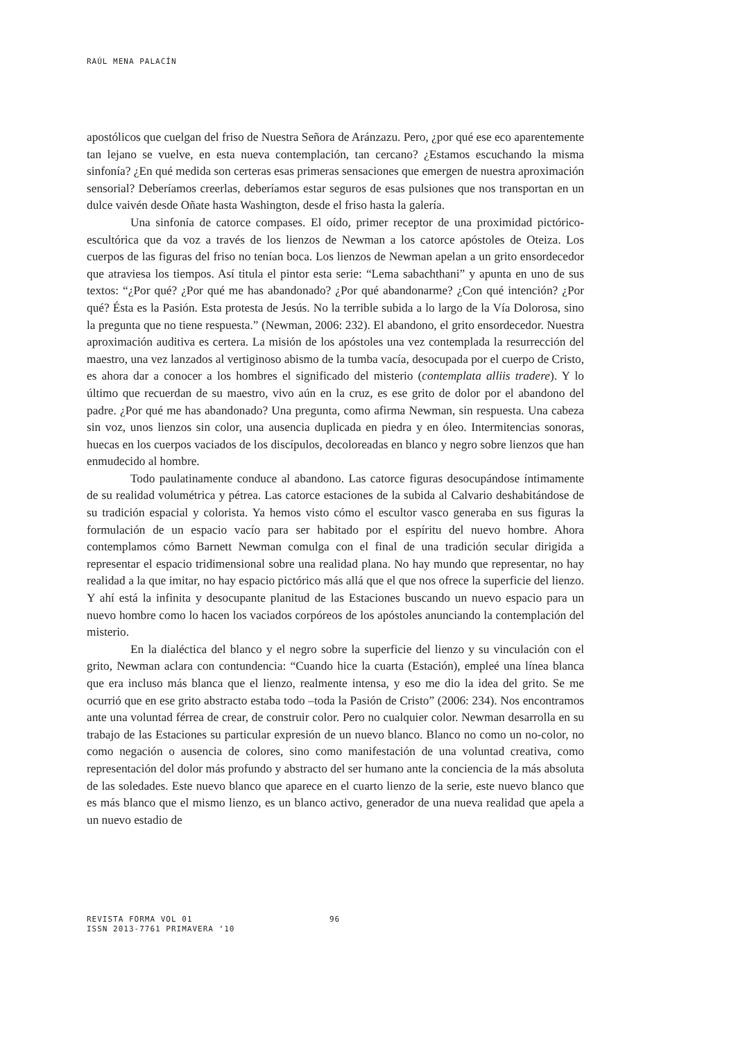RAÚL MENA PALACÍN
apostólicos que cuelgan del friso de Nuestra Señora de Aránzazu. Pero, ¿por qué ese eco aparentemente tan lejano se vuelve, en esta nueva contemplación, tan cercano? ¿Estamos escuchando la misma sinfonía? ¿En qué medida son certeras esas primeras sensaciones que emergen de nuestra aproximación sensorial? Deberíamos creerlas, deberíamos estar seguros de esas pulsiones que nos transportan en un dulce vaivén desde Oñate hasta Washington, desde el friso hasta la galería.
Una sinfonía de catorce compases. El oído, primer receptor de una proximidad pictórico-escultórica que da voz a través de los lienzos de Newman a los catorce apóstoles de Oteiza. Los cuerpos de las figuras del friso no tenían boca. Los lienzos de Newman apelan a un grito ensordecedor que atraviesa los tiempos. Así titula el pintor esta serie: “Lema sabachthani” y apunta en uno de sus textos: “¿Por qué? ¿Por qué me has abandonado? ¿Por qué abandonarme? ¿Con qué intención? ¿Por qué? Ésta es la Pasión. Esta protesta de Jesús. No la terrible subida a lo largo de la Vía Dolorosa, sino la pregunta que no tiene respuesta.” (Newman, 2006: 232). El abandono, el grito ensordecedor. Nuestra aproximación auditiva es certera. La misión de los apóstoles una vez contemplada la resurrección del maestro, una vez lanzados al vertiginoso abismo de la tumba vacía, desocupada por el cuerpo de Cristo, es ahora dar a conocer a los hombres el significado del misterio (contemplata alliis tradere). Y lo último que recuerdan de su maestro, vivo aún en la cruz, es ese grito de dolor por el abandono del padre. ¿Por qué me has abandonado? Una pregunta, como afirma Newman, sin respuesta. Una cabeza sin voz, unos lienzos sin color, una ausencia duplicada en piedra y en óleo. Intermitencias sonoras, huecas en los cuerpos vaciados de los discípulos, decoloreadas en blanco y negro sobre lienzos que han enmudecido al hombre.
Todo paulatinamente conduce al abandono. Las catorce figuras desocupándose íntimamente de su realidad volumétrica y pétrea. Las catorce estaciones de la subida al Calvario deshabitándose de su tradición espacial y colorista. Ya hemos visto cómo el escultor vasco generaba en sus figuras la formulación de un espacio vacío para ser habitado por el espíritu del nuevo hombre. Ahora contemplamos cómo Barnett Newman comulga con el final de una tradición secular dirigida a representar el espacio tridimensional sobre una realidad plana. No hay mundo que representar, no hay realidad a la que imitar, no hay espacio pictórico más allá que el que nos ofrece la superficie del lienzo. Y ahí está la infinita y desocupante planitud de las Estaciones buscando un nuevo espacio para un nuevo hombre como lo hacen los vaciados corpóreos de los apóstoles anunciando la contemplación del misterio.
En la dialéctica del blanco y el negro sobre la superficie del lienzo y su vinculación con el grito, Newman aclara con contundencia: “Cuando hice la cuarta (Estación), empleé una línea blanca que era incluso más blanca que el lienzo, realmente intensa, y eso me dio la idea del grito. Se me ocurrió que en ese grito abstracto estaba todo –toda la Pasión de Cristo” (2006: 234). Nos encontramos ante una voluntad férrea de crear, de construir color. Pero no cualquier color. Newman desarrolla en su trabajo de las Estaciones su particular expresión de un nuevo blanco. Blanco no como un no-color, no como negación o ausencia de colores, sino como manifestación de una voluntad creativa, como representación del dolor más profundo y abstracto del ser humano ante la conciencia de la más absoluta de las soledades. Este nuevo blanco que aparece en el cuarto lienzo de la serie, este nuevo blanco que es más blanco que el mismo lienzo, es un blanco activo, generador de una nueva realidad que apela a un nuevo estadio de
REVISTA FORMA VOL 01
ISSN 2013-7761 PRIMAVERA ‘10
96